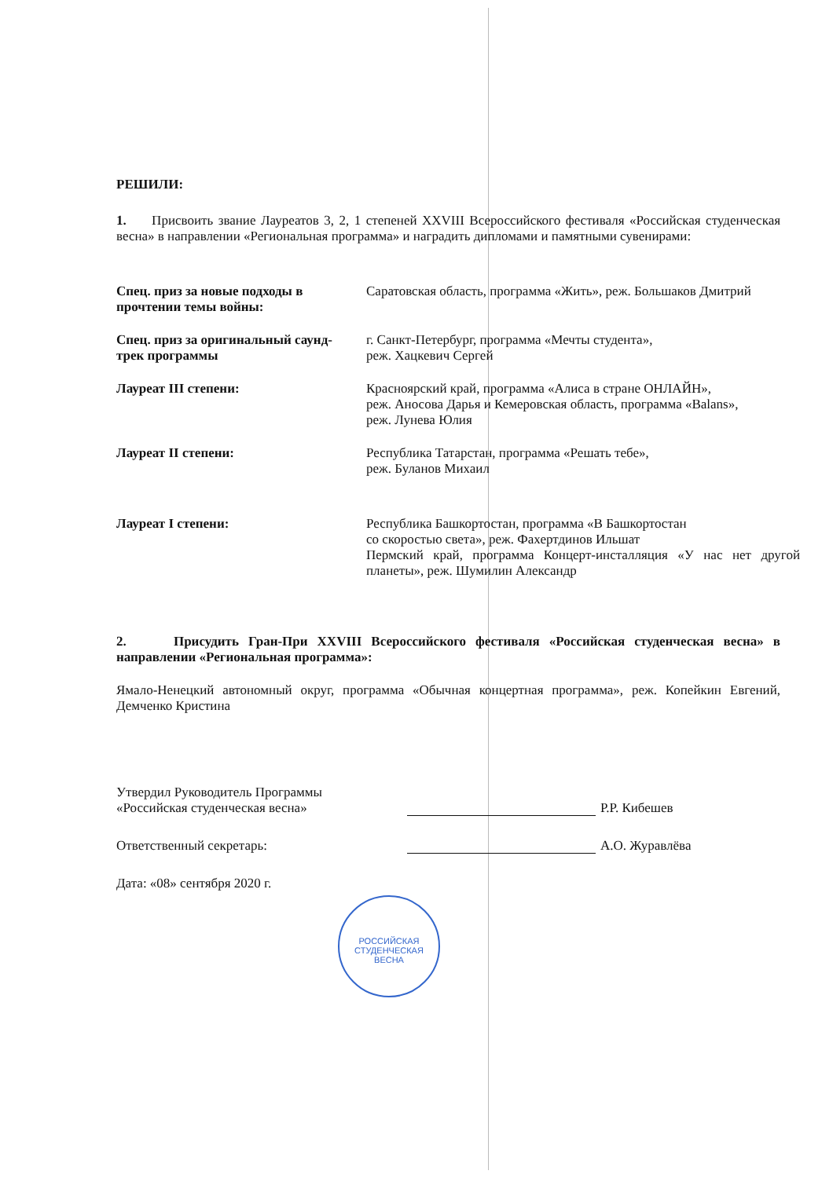РЕШИЛИ:
1. Присвоить звание Лауреатов 3, 2, 1 степеней XXVIII Всероссийского фестиваля «Российская студенческая весна» в направлении «Региональная программа» и наградить дипломами и памятными сувенирами:
Спец. приз за новые подходы в прочтении темы войны:
Саратовская область, программа «Жить», реж. Большаков Дмитрий
Спец. приз за оригинальный саунд-трек программы
г. Санкт-Петербург, программа «Мечты студента»,
реж. Хацкевич Сергей
Лауреат III степени: Красноярский край, программа «Алиса в стране ОНЛАЙН»,
реж. Аносова Дарья и Кемеровская область, программа «Balans»,
реж. Лунева Юлия
Лауреат II степени: Республика Татарстан, программа «Решать тебе»,
реж. Буланов Михаил
Лауреат I степени: Республика Башкортостан, программа «В Башкортостан
со скоростью света», реж. Фахертдинов Ильшат
Пермский край, программа Концерт-инсталляция «У нас нет другой планеты», реж. Шумилин Александр
2. Присудить Гран-При XXVIII Всероссийского фестиваля «Российская студенческая весна» в направлении «Региональная программа»:
Ямало-Ненецкий автономный округ, программа «Обычная концертная программа», реж. Копейкин Евгений, Демченко Кристина
Утвердил Руководитель Программы
«Российская студенческая весна»
Р.Р. Кибешев
Ответственный секретарь:
А.О. Журавлёва
Дата: «08» сентября 2020 г.
РОССИЙСКАЯ
СТУДЕНЧЕСКАЯ ВЕСНА